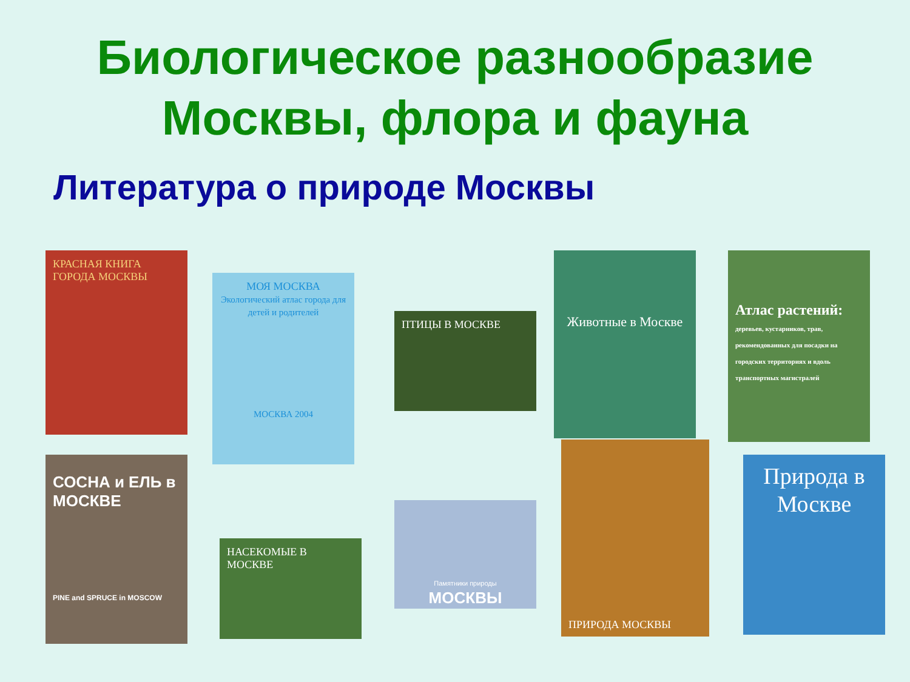Биологическое разнообразие
Москвы, флора и фауна
Литература о природе Москвы
КРАСНАЯ КНИГА ГОРОДА МОСКВЫ
МОЯ МОСКВА
Экологический атлас города для детей и родителей
МОСКВА 2004
ПТИЦЫ В МОСКВЕ
Животные в Москве
Атлас растений:
деревьев, кустарников, трав, рекомендованных для посадки на городских территориях и вдоль транспортных магистралей
СОСНА и ЕЛЬ в МОСКВЕ
PINE and SPRUCE in MOSCOW
НАСЕКОМЫЕ В МОСКВЕ
Памятники природы
МОСКВЫ
ПРИРОДА МОСКВЫ
Природа в Москве